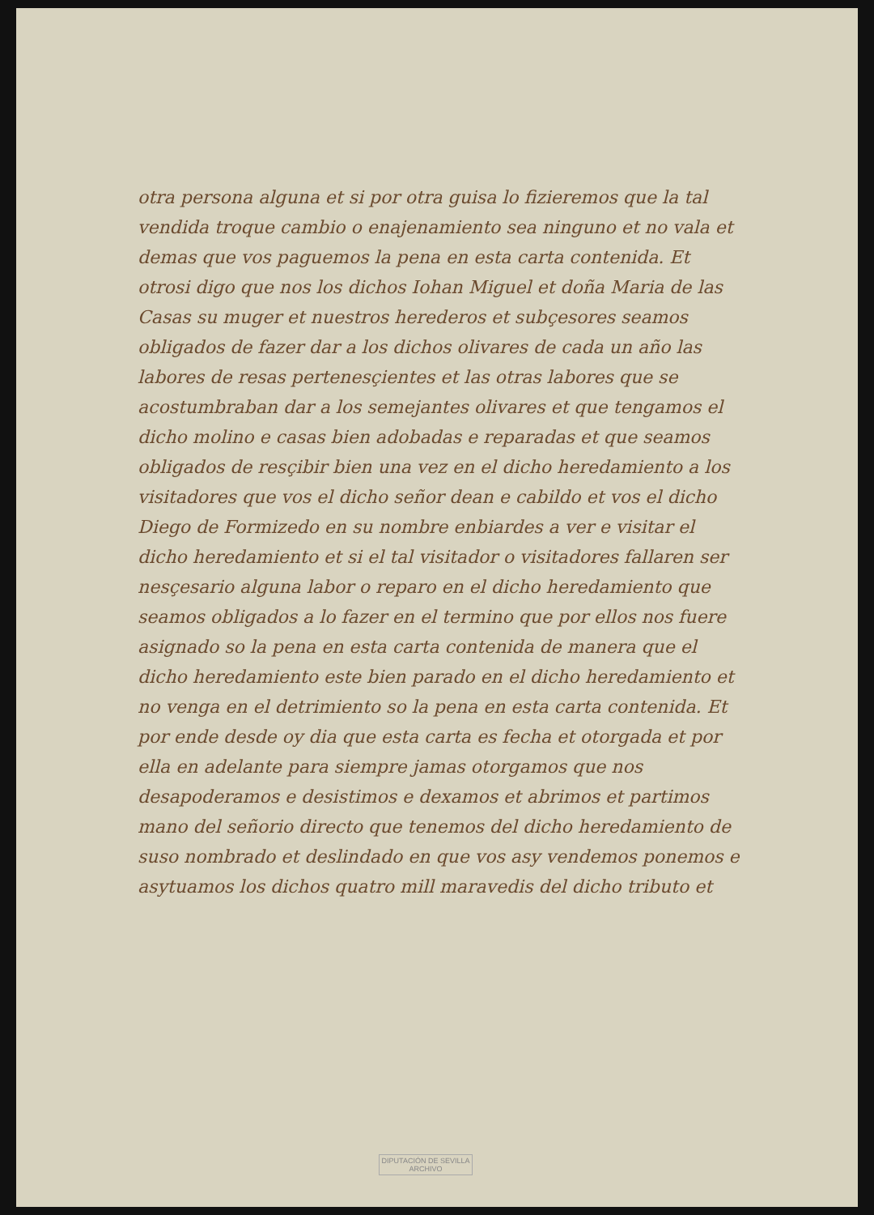otra persona alguna et si por otra guisa lo fizieremos que la tal vendida troque cambio o enajenamiento sea ninguno et no vala et demas que vos paguemos la pena en esta carta contenida. Et otrosi digo que nos los dichos Iohan Miguel et doña Maria de las Casas su muger et nuestros herederos et subçesores seamos obligados de fazer dar a los dichos olivares de cada un año las labores de resas pertenesçientes et las otras labores que se acostumbraban dar a los semejantes olivares et que tengamos el dicho molino e casas bien adobadas e reparadas et que seamos obligados de resçibir bien una vez en el dicho heredamiento a los visitadores que vos el dicho señor dean e cabildo et vos el dicho Diego de Formizedo en su nombre enbiardes a ver e visitar el dicho heredamiento et si el tal visitador o visitadores fallaren ser nesçesario alguna labor o reparo en el dicho heredamiento que seamos obligados a lo fazer en el termino que por ellos nos fuere asignado so la pena en esta carta contenida de manera que el dicho heredamiento este bien parado en el dicho heredamiento et no venga en el detrimiento so la pena en esta carta contenida. Et por ende desde oy dia que esta carta es fecha et otorgada et por ella en adelante para siempre jamas otorgamos que nos desapoderamos e desistimos e dexamos et abrimos et partimos mano del señorio directo que tenemos del dicho heredamiento de suso nombrado et deslindado en que vos asy vendemos ponemos e asytuamos los dichos quatro mill maravedis del dicho tributo et
DIPUTACIÓN DE SEVILLA
ARCHIVO